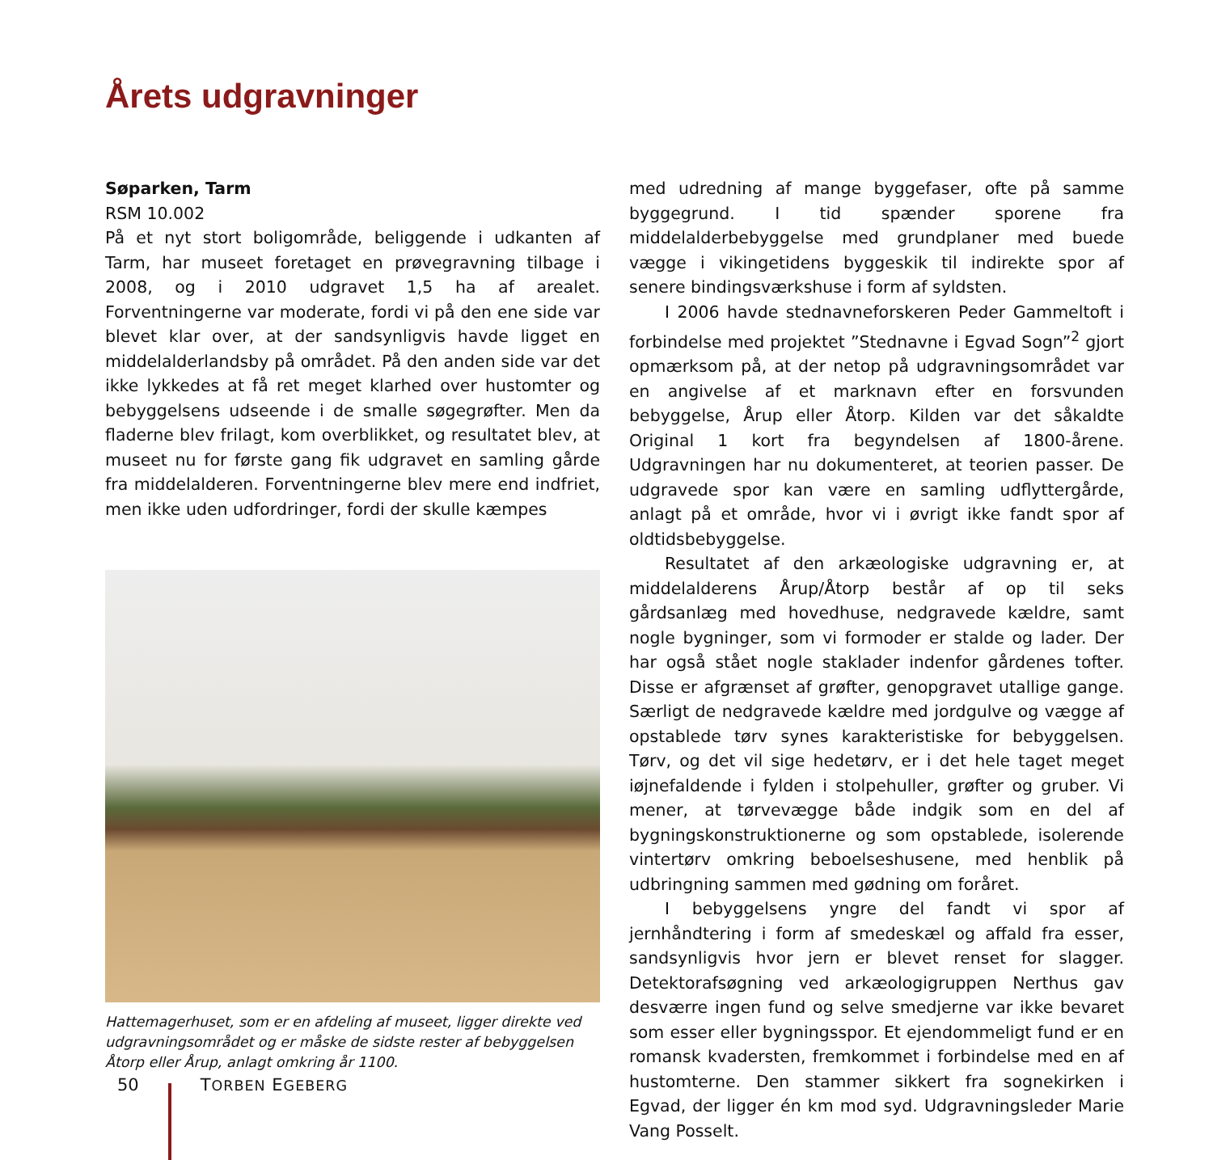Årets udgravninger
Søparken, Tarm
RSM 10.002
På et nyt stort boligområde, beliggende i udkanten af Tarm, har museet foretaget en prøvegravning tilbage i 2008, og i 2010 udgravet 1,5 ha af arealet. Forventningerne var moderate, fordi vi på den ene side var blevet klar over, at der sandsynligvis havde ligget en middelalderlandsby på området. På den anden side var det ikke lykkedes at få ret meget klarhed over hustomter og bebyggelsens udseende i de smalle søgegrøfter. Men da fladerne blev frilagt, kom overblikket, og resultatet blev, at museet nu for første gang fik udgravet en samling gårde fra middelalderen. Forventningerne blev mere end indfriet, men ikke uden udfordringer, fordi der skulle kæmpes
Hattemagerhuset, som er en afdeling af museet, ligger direkte ved udgravningsområdet og er måske de sidste rester af bebyggelsen Åtorp eller Årup, anlagt omkring år 1100.
med udredning af mange byggefaser, ofte på samme byggegrund. I tid spænder sporene fra middelalderbebyggelse med grundplaner med buede vægge i vikingetidens byggeskik til indirekte spor af senere bindingsværkshuse i form af syldsten.
I 2006 havde stednavneforskeren Peder Gammeltoft i forbindelse med projektet ”Stednavne i Egvad Sogn”<sup>2</sup> gjort opmærksom på, at der netop på udgravningsområdet var en angivelse af et marknavn efter en forsvunden bebyggelse, Årup eller Åtorp. Kilden var det såkaldte Original 1 kort fra begyndelsen af 1800-årene. Udgravningen har nu dokumenteret, at teorien passer. De udgravede spor kan være en samling udflyttergårde, anlagt på et område, hvor vi i øvrigt ikke fandt spor af oldtidsbebyggelse.
Resultatet af den arkæologiske udgravning er, at middelalderens Årup/Åtorp består af op til seks gårdsanlæg med hovedhuse, nedgravede kældre, samt nogle bygninger, som vi formoder er stalde og lader. Der har også stået nogle staklader indenfor gårdenes tofter. Disse er afgrænset af grøfter, genopgravet utallige gange. Særligt de nedgravede kældre med jordgulve og vægge af opstablede tørv synes karakteristiske for bebyggelsen. Tørv, og det vil sige hedetørv, er i det hele taget meget iøjnefaldende i fylden i stolpehuller, grøfter og gruber. Vi mener, at tørvevægge både indgik som en del af bygningskonstruktionerne og som opstablede, isolerende vintertørv omkring beboelseshusene, med henblik på udbringning sammen med gødning om foråret.
I bebyggelsens yngre del fandt vi spor af jernhåndtering i form af smedeskæl og affald fra esser, sandsynligvis hvor jern er blevet renset for slagger. Detektorafsøgning ved arkæologigruppen Nerthus gav desværre ingen fund og selve smedjerne var ikke bevaret som esser eller bygningsspor. Et ejendommeligt fund er en romansk kvadersten, fremkommet i forbindelse med en af hustomterne. Den stammer sikkert fra sognekirken i Egvad, der ligger én km mod syd. Udgravningsleder Marie Vang Posselt.
50 TORBEN EGEBERG